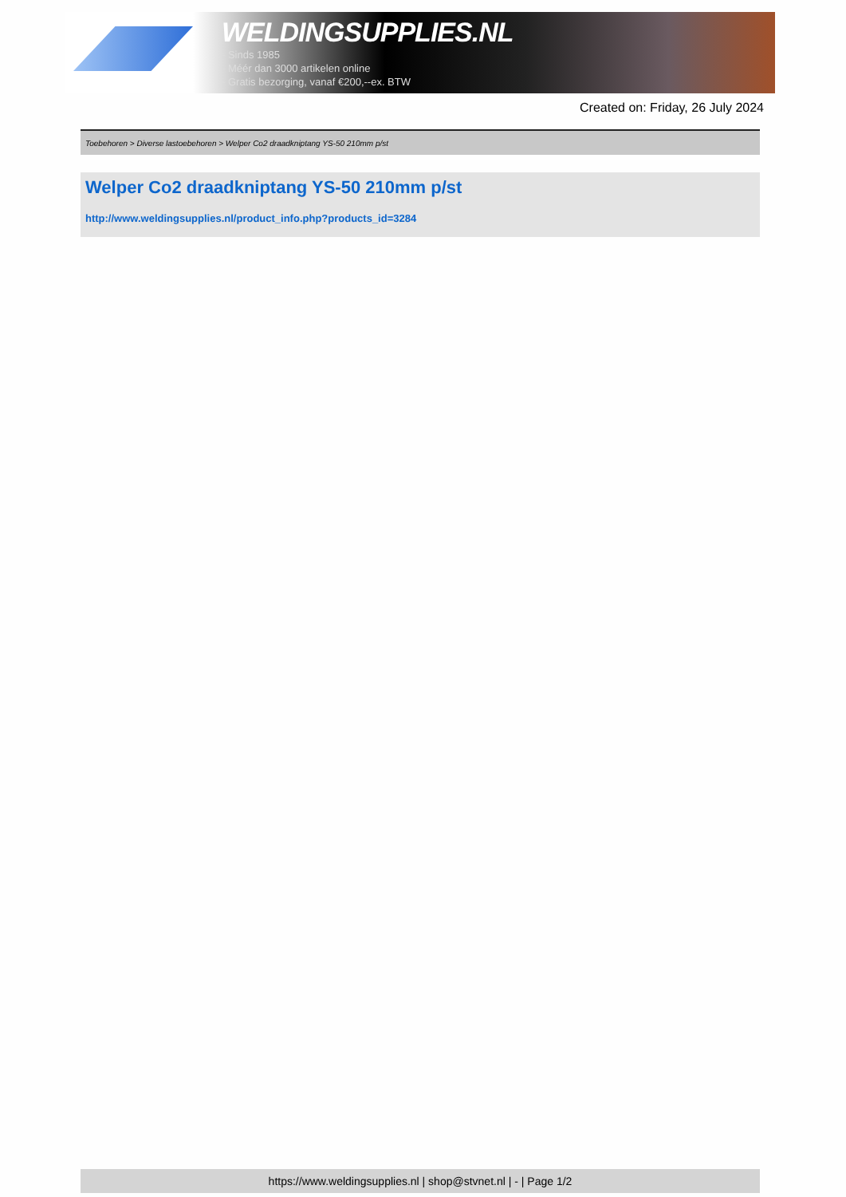WELDINGSUPPLIES.NL
- Sinds 1985
- Méér dan 3000 artikelen online
- Gratis bezorging, vanaf €200,--ex. BTW
Created on: Friday, 26 July 2024
Toebehoren > Diverse lastoebehoren > Welper Co2 draadkniptang YS-50 210mm p/st
Welper Co2 draadkniptang YS-50 210mm p/st
http://www.weldingsupplies.nl/product_info.php?products_id=3284
https://www.weldingsupplies.nl | shop@stvnet.nl | - | Page 1/2